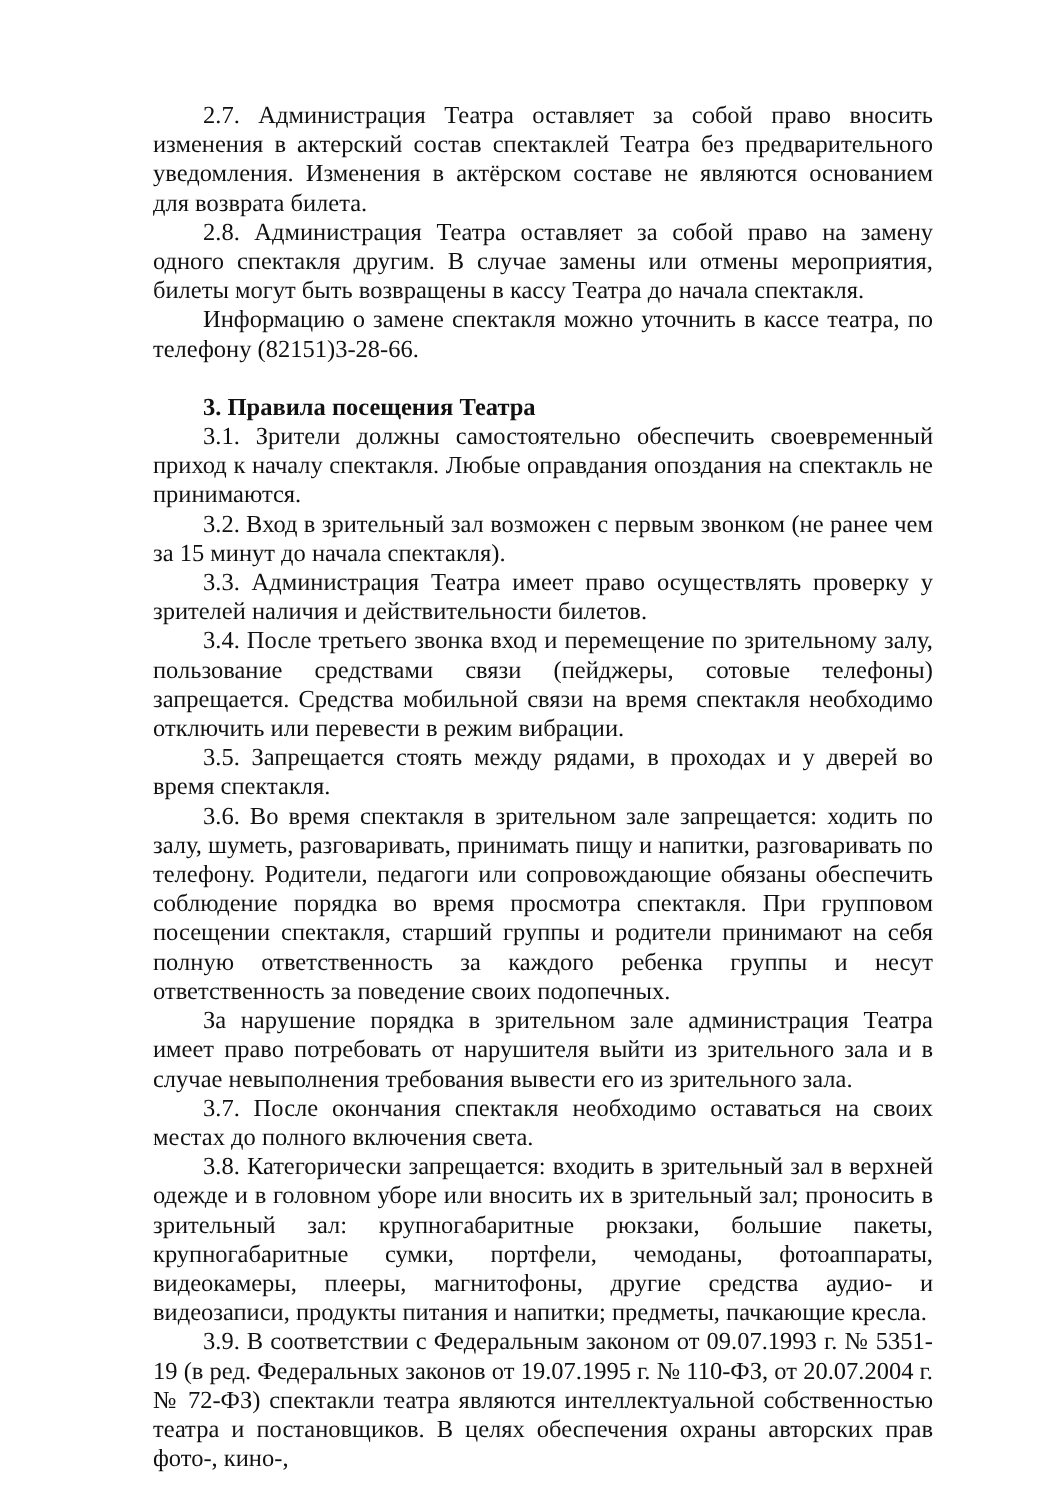2.7. Администрация Театра оставляет за собой право вносить изменения в актерский состав спектаклей Театра без предварительного уведомления. Изменения в актёрском составе не являются основанием для возврата билета.
2.8. Администрация Театра оставляет за собой право на замену одного спектакля другим. В случае замены или отмены мероприятия, билеты могут быть возвращены в кассу Театра до начала спектакля.
Информацию о замене спектакля можно уточнить в кассе театра, по телефону (82151)3-28-66.
3. Правила посещения Театра
3.1. Зрители должны самостоятельно обеспечить своевременный приход к началу спектакля. Любые оправдания опоздания на спектакль не принимаются.
3.2. Вход в зрительный зал возможен с первым звонком (не ранее чем за 15 минут до начала спектакля).
3.3. Администрация Театра имеет право осуществлять проверку у зрителей наличия и действительности билетов.
3.4. После третьего звонка вход и перемещение по зрительному залу, пользование средствами связи (пейджеры, сотовые телефоны) запрещается. Средства мобильной связи на время спектакля необходимо отключить или перевести в режим вибрации.
3.5. Запрещается стоять между рядами, в проходах и у дверей во время спектакля.
3.6. Во время спектакля в зрительном зале запрещается: ходить по залу, шуметь, разговаривать, принимать пищу и напитки, разговаривать по телефону. Родители, педагоги или сопровождающие обязаны обеспечить соблюдение порядка во время просмотра спектакля. При групповом посещении спектакля, старший группы и родители принимают на себя полную ответственность за каждого ребенка группы и несут ответственность за поведение своих подопечных.
За нарушение порядка в зрительном зале администрация Театра имеет право потребовать от нарушителя выйти из зрительного зала и в случае невыполнения требования вывести его из зрительного зала.
3.7. После окончания спектакля необходимо оставаться на своих местах до полного включения света.
3.8. Категорически запрещается: входить в зрительный зал в верхней одежде и в головном уборе или вносить их в зрительный зал; проносить в зрительный зал: крупногабаритные рюкзаки, большие пакеты, крупногабаритные сумки, портфели, чемоданы, фотоаппараты, видеокамеры, плееры, магнитофоны, другие средства аудио- и видеозаписи, продукты питания и напитки; предметы, пачкающие кресла.
3.9. В соответствии с Федеральным законом от 09.07.1993 г. № 5351-19 (в ред. Федеральных законов от 19.07.1995 г. № 110-ФЗ, от 20.07.2004 г. № 72-ФЗ) спектакли театра являются интеллектуальной собственностью театра и постановщиков. В целях обеспечения охраны авторских прав фото-, кино-,